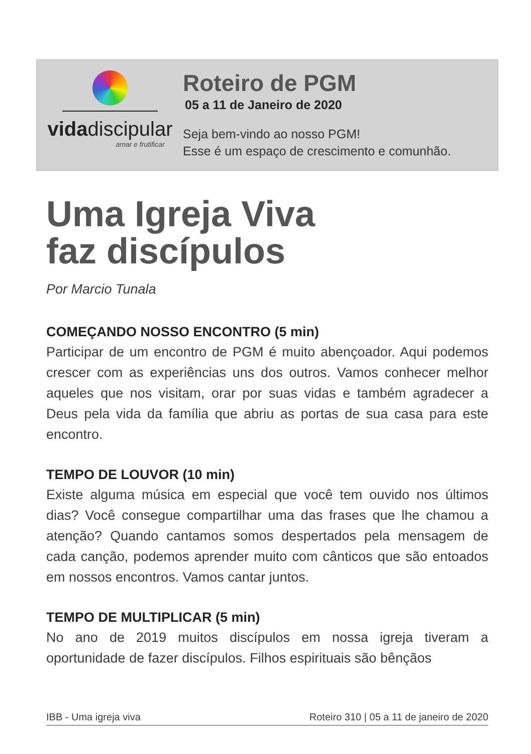vidadiscipular
amar e frutificar
Roteiro de PGM
05 a 11 de Janeiro de 2020
Seja bem-vindo ao nosso PGM!
Esse é um espaço de crescimento e comunhão.
Uma Igreja Viva
faz discípulos
Por Marcio Tunala
COMEÇANDO NOSSO ENCONTRO (5 min)
Participar de um encontro de PGM é muito abençoador. Aqui podemos crescer com as experiências uns dos outros. Vamos conhecer melhor aqueles que nos visitam, orar por suas vidas e também agradecer a Deus pela vida da família que abriu as portas de sua casa para este encontro.
TEMPO DE LOUVOR (10 min)
Existe alguma música em especial que você tem ouvido nos últimos dias? Você consegue compartilhar uma das frases que lhe chamou a atenção? Quando cantamos somos despertados pela mensagem de cada canção, podemos aprender muito com cânticos que são entoados em nossos encontros. Vamos cantar juntos.
TEMPO DE MULTIPLICAR (5 min)
No ano de 2019 muitos discípulos em nossa igreja tiveram a oportunidade de fazer discípulos. Filhos espirituais são bênçãos
IBB - Uma igreja viva Roteiro 310 | 05 a 11 de janeiro de 2020